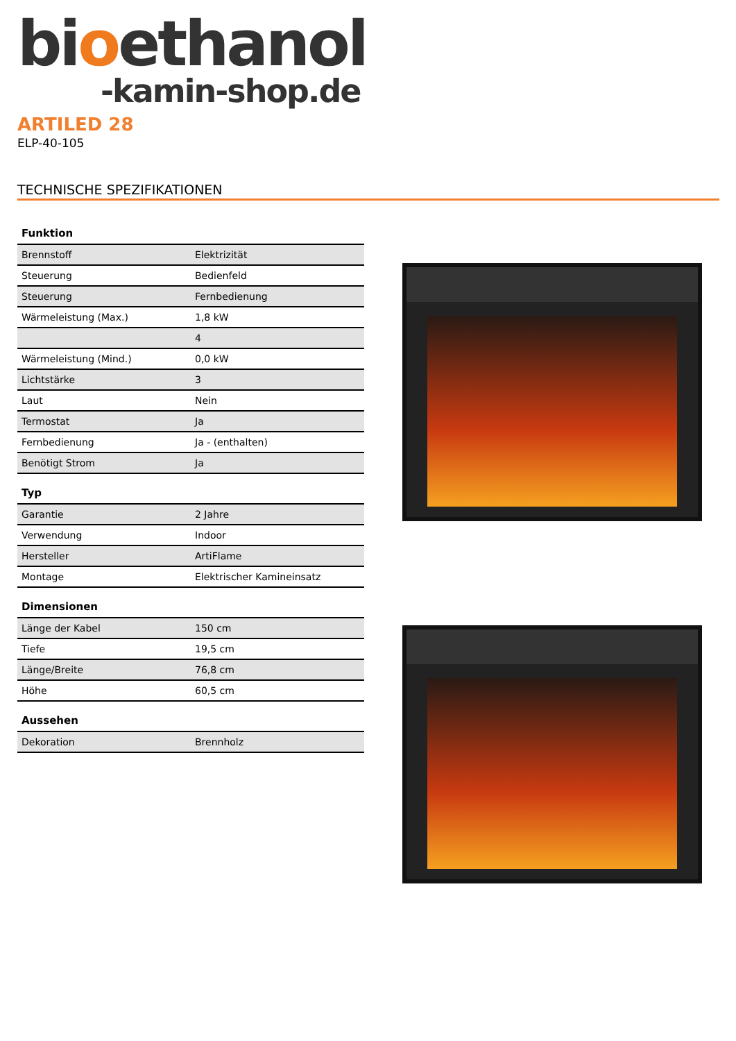bioethanol
-kamin-shop.de
ARTILED 28
ELP-40-105
TECHNISCHE SPEZIFIKATIONEN
Funktion
| Brennstoff | Elektrizität |
| Steuerung | Bedienfeld |
| Steuerung | Fernbedienung |
| Wärmeleistung (Max.) | 1,8 kW |
| | 4 |
| Wärmeleistung (Mind.) | 0,0 kW |
| Lichtstärke | 3 |
| Laut | Nein |
| Termostat | Ja |
| Fernbedienung | Ja - (enthalten) |
| Benötigt Strom | Ja |
Typ
| Garantie | 2 Jahre |
| Verwendung | Indoor |
| Hersteller | ArtiFlame |
| Montage | Elektrischer Kamineinsatz |
Dimensionen
| Länge der Kabel | 150 cm |
| Tiefe | 19,5 cm |
| Länge/Breite | 76,8 cm |
| Höhe | 60,5 cm |
Aussehen
| Dekoration | Brennholz |